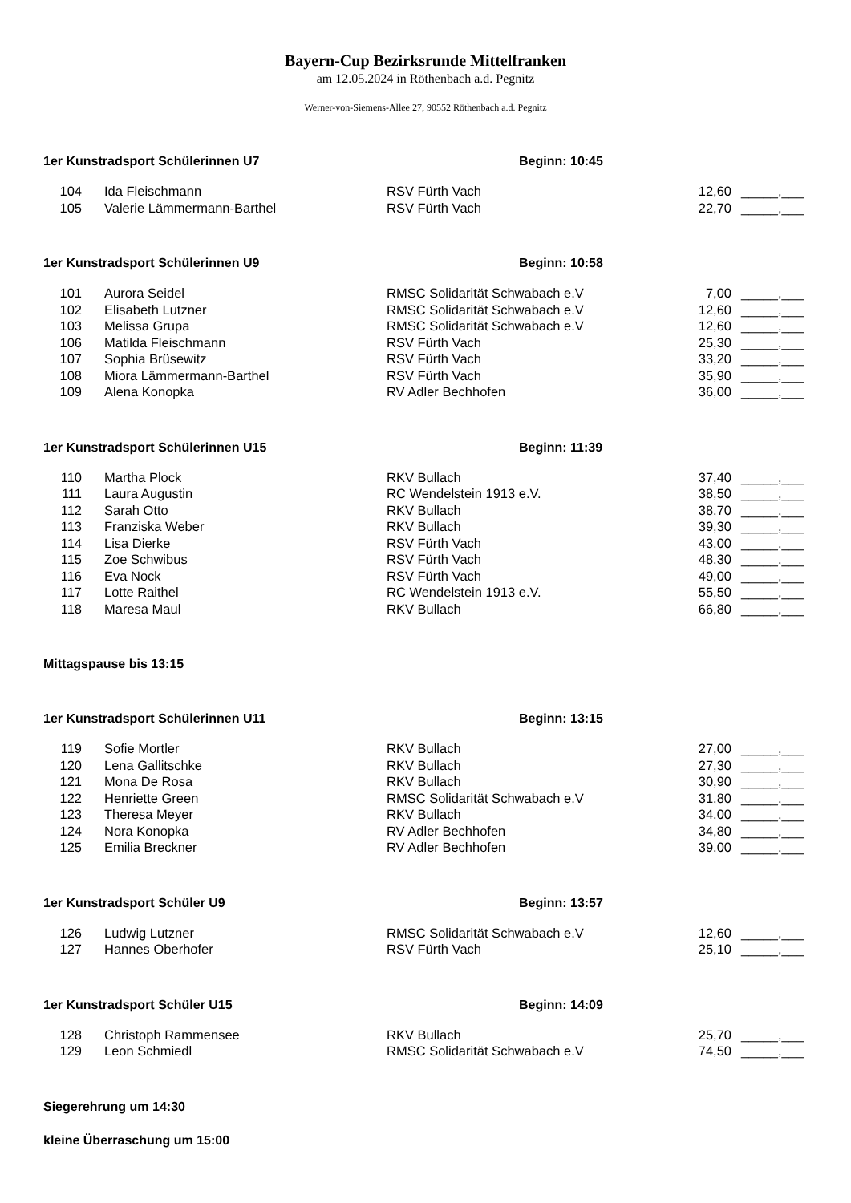Bayern-Cup Bezirksrunde Mittelfranken
am 12.05.2024 in Röthenbach a.d. Pegnitz
Werner-von-Siemens-Allee 27, 90552 Röthenbach a.d. Pegnitz
1er Kunstradsport Schülerinnen U7 Beginn: 10:45
| 104 | Ida Fleischmann | RSV Fürth Vach | 12,60 | _____,___ |
| 105 | Valerie Lämmermann-Barthel | RSV Fürth Vach | 22,70 | _____,___ |
1er Kunstradsport Schülerinnen U9 Beginn: 10:58
| 101 | Aurora Seidel | RMSC Solidarität Schwabach e.V | 7,00 | _____,___ |
| 102 | Elisabeth Lutzner | RMSC Solidarität Schwabach e.V | 12,60 | _____,___ |
| 103 | Melissa Grupa | RMSC Solidarität Schwabach e.V | 12,60 | _____,___ |
| 106 | Matilda Fleischmann | RSV Fürth Vach | 25,30 | _____,___ |
| 107 | Sophia Brüsewitz | RSV Fürth Vach | 33,20 | _____,___ |
| 108 | Miora Lämmermann-Barthel | RSV Fürth Vach | 35,90 | _____,___ |
| 109 | Alena Konopka | RV Adler Bechhofen | 36,00 | _____,___ |
1er Kunstradsport Schülerinnen U15 Beginn: 11:39
| 110 | Martha Plock | RKV Bullach | 37,40 | _____,___ |
| 111 | Laura Augustin | RC Wendelstein 1913 e.V. | 38,50 | _____,___ |
| 112 | Sarah Otto | RKV Bullach | 38,70 | _____,___ |
| 113 | Franziska Weber | RKV Bullach | 39,30 | _____,___ |
| 114 | Lisa Dierke | RSV Fürth Vach | 43,00 | _____,___ |
| 115 | Zoe Schwibus | RSV Fürth Vach | 48,30 | _____,___ |
| 116 | Eva Nock | RSV Fürth Vach | 49,00 | _____,___ |
| 117 | Lotte Raithel | RC Wendelstein 1913 e.V. | 55,50 | _____,___ |
| 118 | Maresa Maul | RKV Bullach | 66,80 | _____,___ |
Mittagspause bis 13:15
1er Kunstradsport Schülerinnen U11 Beginn: 13:15
| 119 | Sofie Mortler | RKV Bullach | 27,00 | _____,___ |
| 120 | Lena Gallitschke | RKV Bullach | 27,30 | _____,___ |
| 121 | Mona De Rosa | RKV Bullach | 30,90 | _____,___ |
| 122 | Henriette Green | RMSC Solidarität Schwabach e.V | 31,80 | _____,___ |
| 123 | Theresa Meyer | RKV Bullach | 34,00 | _____,___ |
| 124 | Nora Konopka | RV Adler Bechhofen | 34,80 | _____,___ |
| 125 | Emilia Breckner | RV Adler Bechhofen | 39,00 | _____,___ |
1er Kunstradsport Schüler U9 Beginn: 13:57
| 126 | Ludwig Lutzner | RMSC Solidarität Schwabach e.V | 12,60 | _____,___ |
| 127 | Hannes Oberhofer | RSV Fürth Vach | 25,10 | _____,___ |
1er Kunstradsport Schüler U15 Beginn: 14:09
| 128 | Christoph Rammensee | RKV Bullach | 25,70 | _____,___ |
| 129 | Leon Schmiedl | RMSC Solidarität Schwabach e.V | 74,50 | _____,___ |
Siegerehrung um 14:30
kleine Überraschung um 15:00